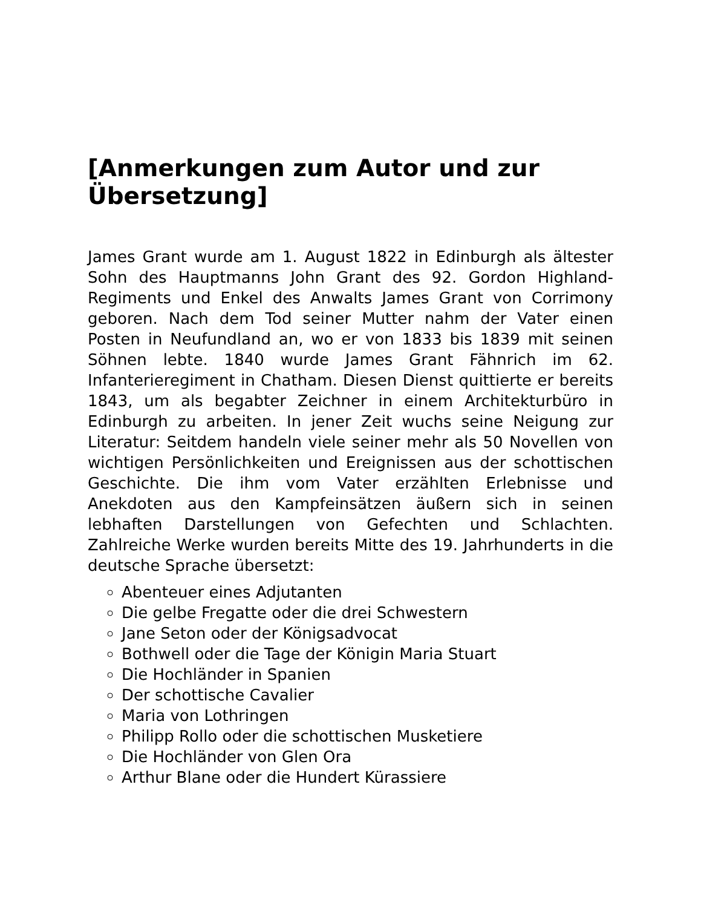[Anmerkungen zum Autor und zur Übersetzung]
James Grant wurde am 1. August 1822 in Edinburgh als ältester Sohn des Hauptmanns John Grant des 92. Gordon Highland-Regiments und Enkel des Anwalts James Grant von Corrimony geboren. Nach dem Tod seiner Mutter nahm der Vater einen Posten in Neufundland an, wo er von 1833 bis 1839 mit seinen Söhnen lebte. 1840 wurde James Grant Fähnrich im 62. Infanterieregiment in Chatham. Diesen Dienst quittierte er bereits 1843, um als begabter Zeichner in einem Architekturbüro in Edinburgh zu arbeiten. In jener Zeit wuchs seine Neigung zur Literatur: Seitdem handeln viele seiner mehr als 50 Novellen von wichtigen Persönlichkeiten und Ereignissen aus der schottischen Geschichte. Die ihm vom Vater erzählten Erlebnisse und Anekdoten aus den Kampfeinsätzen äußern sich in seinen lebhaften Darstellungen von Gefechten und Schlachten. Zahlreiche Werke wurden bereits Mitte des 19. Jahrhunderts in die deutsche Sprache übersetzt:
Abenteuer eines Adjutanten
Die gelbe Fregatte oder die drei Schwestern
Jane Seton oder der Königsadvocat
Bothwell oder die Tage der Königin Maria Stuart
Die Hochländer in Spanien
Der schottische Cavalier
Maria von Lothringen
Philipp Rollo oder die schottischen Musketiere
Die Hochländer von Glen Ora
Arthur Blane oder die Hundert Kürassiere